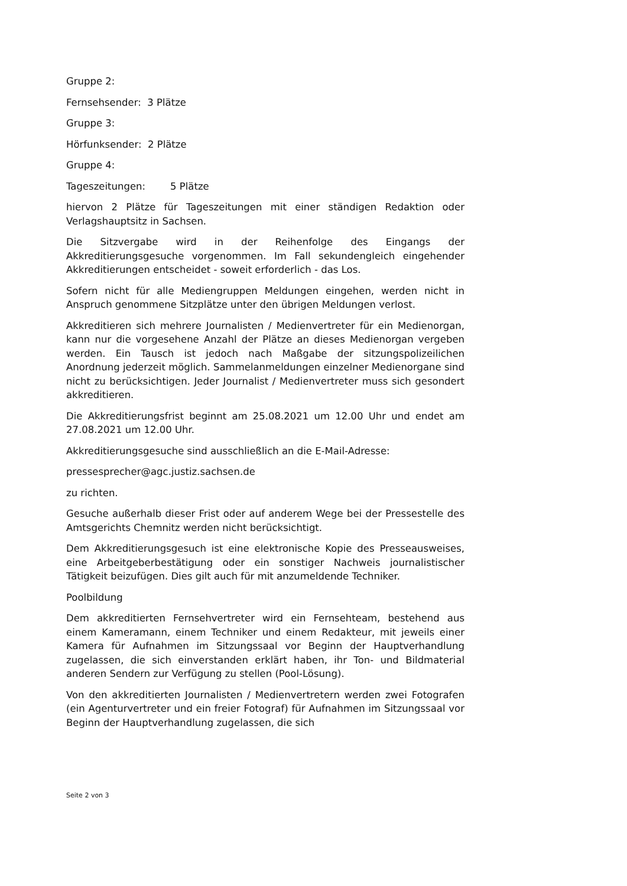Gruppe 2:
Fernsehsender: 3 Plätze
Gruppe 3:
Hörfunksender: 2 Plätze
Gruppe 4:
Tageszeitungen: 5 Plätze
hiervon 2 Plätze für Tageszeitungen mit einer ständigen Redaktion oder Verlagshauptsitz in Sachsen.
Die Sitzvergabe wird in der Reihenfolge des Eingangs der Akkreditierungsgesuche vorgenommen. Im Fall sekundengleich eingehender Akkreditierungen entscheidet - soweit erforderlich - das Los.
Sofern nicht für alle Mediengruppen Meldungen eingehen, werden nicht in Anspruch genommene Sitzplätze unter den übrigen Meldungen verlost.
Akkreditieren sich mehrere Journalisten / Medienvertreter für ein Medienorgan, kann nur die vorgesehene Anzahl der Plätze an dieses Medienorgan vergeben werden. Ein Tausch ist jedoch nach Maßgabe der sitzungspolizeilichen Anordnung jederzeit möglich. Sammelanmeldungen einzelner Medienorgane sind nicht zu berücksichtigen. Jeder Journalist / Medienvertreter muss sich gesondert akkreditieren.
Die Akkreditierungsfrist beginnt am 25.08.2021 um 12.00 Uhr und endet am 27.08.2021 um 12.00 Uhr.
Akkreditierungsgesuche sind ausschließlich an die E-Mail-Adresse:
pressesprecher@agc.justiz.sachsen.de
zu richten.
Gesuche außerhalb dieser Frist oder auf anderem Wege bei der Pressestelle des Amtsgerichts Chemnitz werden nicht berücksichtigt.
Dem Akkreditierungsgesuch ist eine elektronische Kopie des Presseausweises, eine Arbeitgeberbestätigung oder ein sonstiger Nachweis journalistischer Tätigkeit beizufügen. Dies gilt auch für mit anzumeldende Techniker.
Poolbildung
Dem akkreditierten Fernsehvertreter wird ein Fernsehteam, bestehend aus einem Kameramann, einem Techniker und einem Redakteur, mit jeweils einer Kamera für Aufnahmen im Sitzungssaal vor Beginn der Hauptverhandlung zugelassen, die sich einverstanden erklärt haben, ihr Ton- und Bildmaterial anderen Sendern zur Verfügung zu stellen (Pool-Lösung).
Von den akkreditierten Journalisten / Medienvertretern werden zwei Fotografen (ein Agenturvertreter und ein freier Fotograf) für Aufnahmen im Sitzungssaal vor Beginn der Hauptverhandlung zugelassen, die sich
Seite 2 von 3